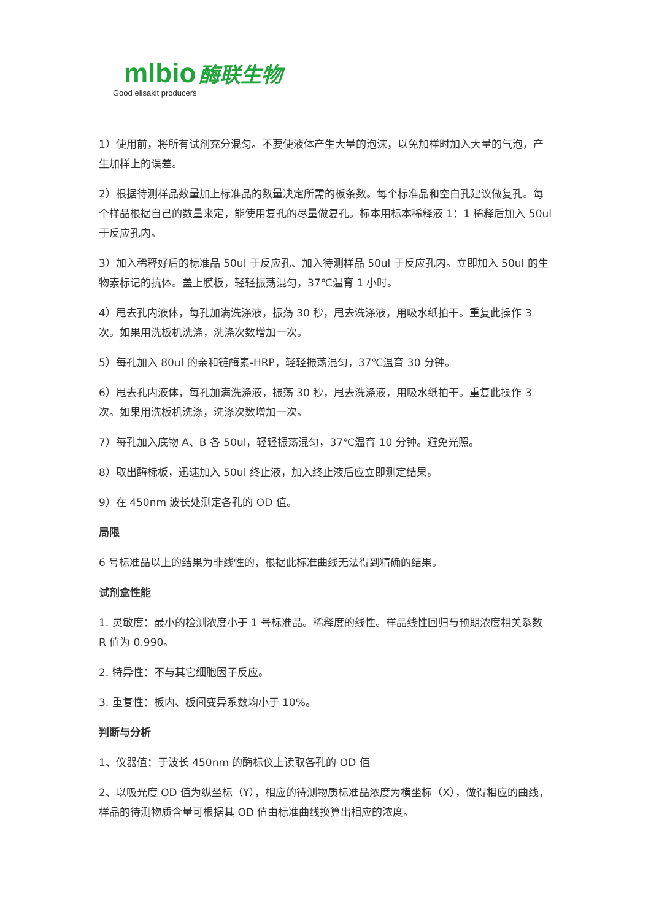mlbio 酶联生物
Good elisakit producers
1）使用前，将所有试剂充分混匀。不要使液体产生大量的泡沫，以免加样时加入大量的气泡，产生加样上的误差。
2）根据待测样品数量加上标准品的数量决定所需的板条数。每个标准品和空白孔建议做复孔。每个样品根据自己的数量来定，能使用复孔的尽量做复孔。标本用标本稀释液 1：1 稀释后加入 50ul 于反应孔内。
3）加入稀释好后的标准品 50ul 于反应孔、加入待测样品 50ul 于反应孔内。立即加入 50ul 的生物素标记的抗体。盖上膜板，轻轻振荡混匀，37℃温育 1 小时。
4）甩去孔内液体，每孔加满洗涤液，振荡 30 秒，甩去洗涤液，用吸水纸拍干。重复此操作 3 次。如果用洗板机洗涤，洗涤次数增加一次。
5）每孔加入 80ul 的亲和链酶素-HRP，轻轻振荡混匀，37℃温育 30 分钟。
6）甩去孔内液体，每孔加满洗涤液，振荡 30 秒，甩去洗涤液，用吸水纸拍干。重复此操作 3 次。如果用洗板机洗涤，洗涤次数增加一次。
7）每孔加入底物 A、B 各 50ul，轻轻振荡混匀，37℃温育 10 分钟。避免光照。
8）取出酶标板，迅速加入 50ul 终止液，加入终止液后应立即测定结果。
9）在 450nm 波长处测定各孔的 OD 值。
局限
6 号标准品以上的结果为非线性的，根据此标准曲线无法得到精确的结果。
试剂盒性能
1. 灵敏度：最小的检测浓度小于 1 号标准品。稀释度的线性。样品线性回归与预期浓度相关系数 R 值为 0.990。
2. 特异性：不与其它细胞因子反应。
3. 重复性：板内、板间变异系数均小于 10%。
判断与分析
1、仪器值：于波长 450nm 的酶标仪上读取各孔的 OD 值
2、以吸光度 OD 值为纵坐标（Y），相应的待测物质标准品浓度为横坐标（X），做得相应的曲线，样品的待测物质含量可根据其 OD 值由标准曲线换算出相应的浓度。